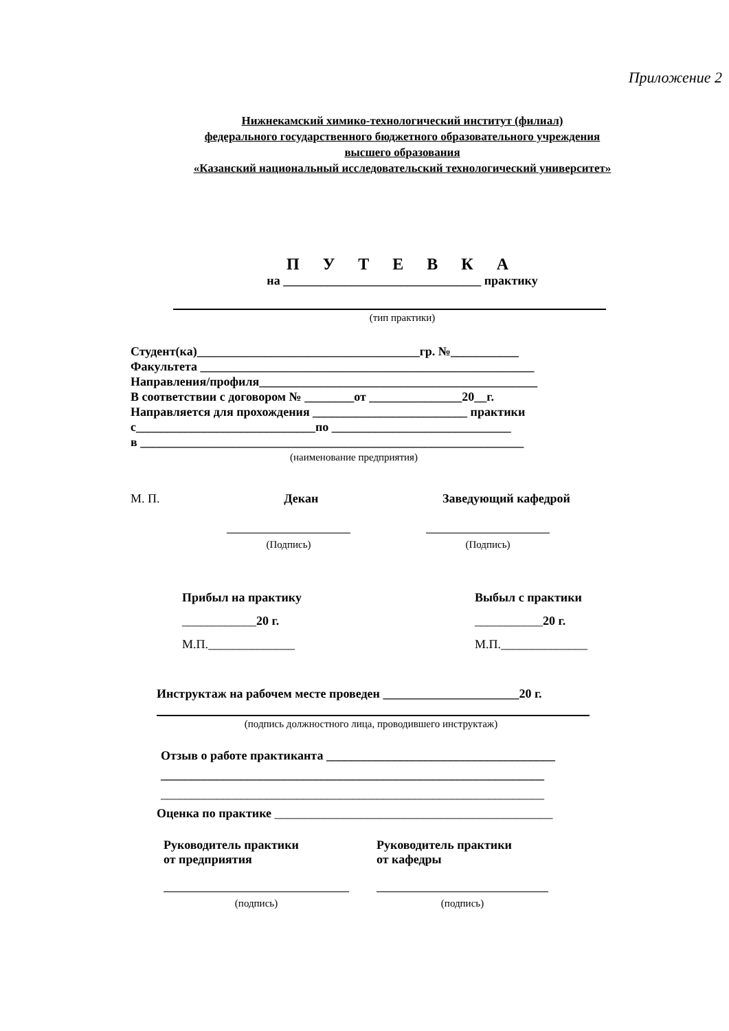Приложение 2
Нижнекамский химико-технологический институт (филиал)
федерального государственного бюджетного образовательного учреждения
высшего образования
«Казанский национальный исследовательский технологический университет»
П У Т Е В К А
на ________________________________ практику
(тип практики)
Студент(ка)____________________________________гр. №___________
Факультета ______________________________________________________
Направления/профиля_____________________________________________
В соответствии с договором № ________от _______________20__г.
Направляется для прохождения _________________________ практики
с_____________________________по _____________________________
в ______________________________________________________________
(наименование предприятия)
М. П. Декан Заведующий кафедрой
(Подпись)
(Подпись)
Прибыл на практику
____________20 г.
М.П.______________
Выбыл с практики
___________20 г.
М.П.______________
Инструктаж на рабочем месте проведен ______________________20 г.
(подпись должностного лица, проводившего инструктаж)
Отзыв о работе практиканта _____________________________________
______________________________________________________________
______________________________________________________________
Оценка по практике _____________________________________________
Руководитель практики
от предприятия
(подпись)
Руководитель практики
от кафедры
(подпись)